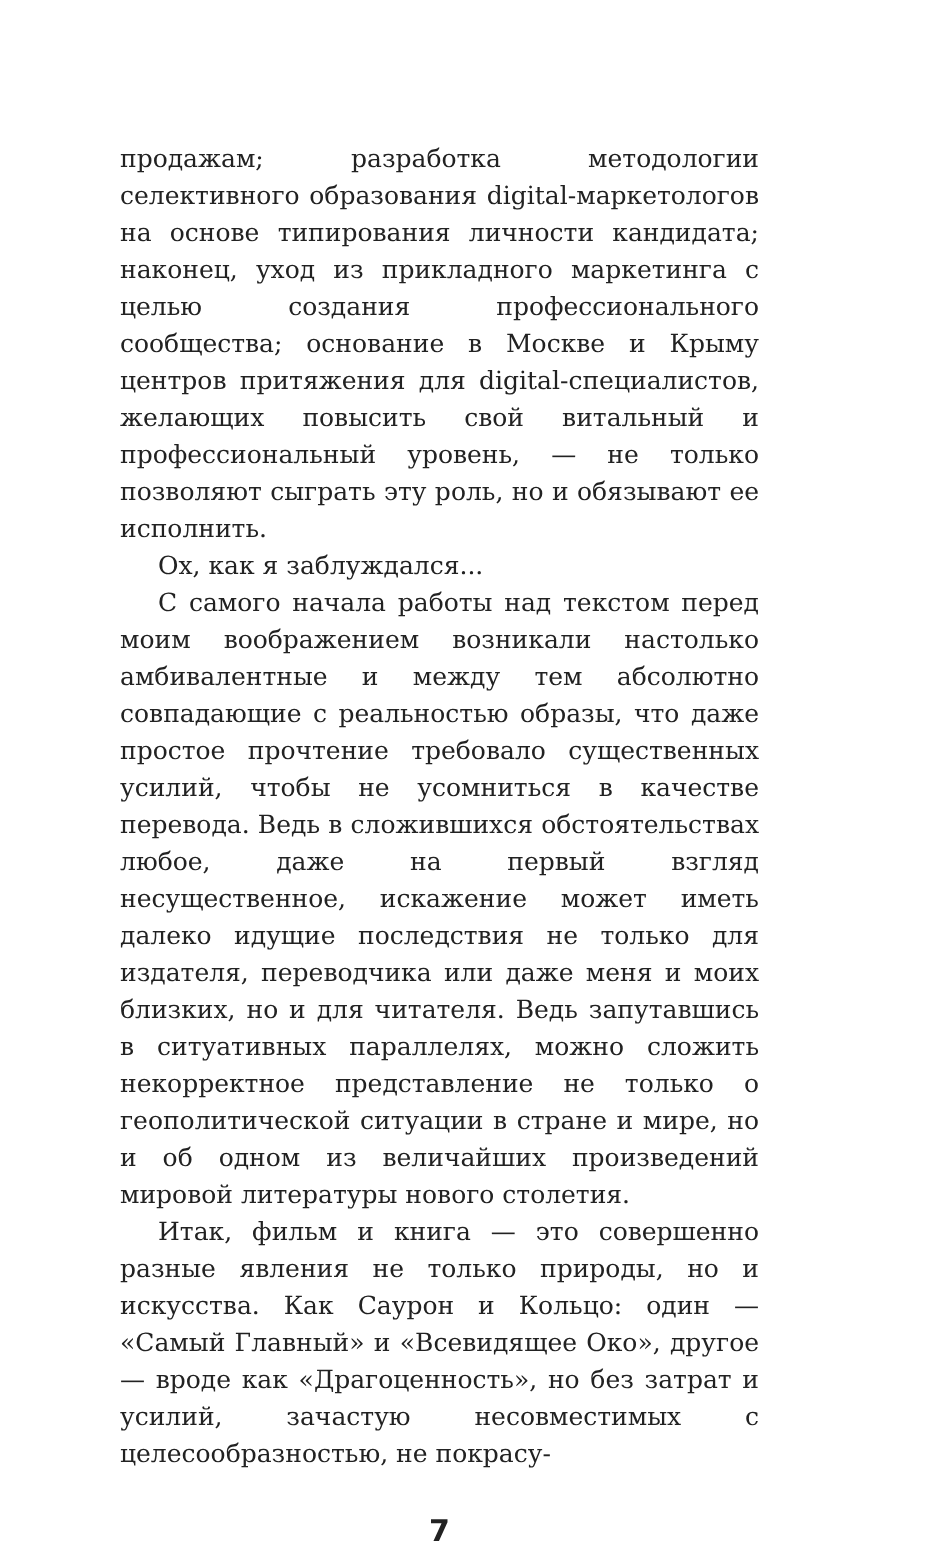продажам; разработка методологии селективного образования digital-маркетологов на основе типирования личности кандидата; наконец, уход из прикладного маркетинга с целью создания профессионального сообщества; основание в Москве и Крыму центров притяжения для digital-специалистов, желающих повысить свой витальный и профессиональный уровень, — не только позволяют сыграть эту роль, но и обязывают ее исполнить.
Ох, как я заблуждался...
С самого начала работы над текстом перед моим воображением возникали настолько амбивалентные и между тем абсолютно совпадающие с реальностью образы, что даже простое прочтение требовало существенных усилий, чтобы не усомниться в качестве перевода. Ведь в сложившихся обстоятельствах любое, даже на первый взгляд несущественное, искажение может иметь далеко идущие последствия не только для издателя, переводчика или даже меня и моих близких, но и для читателя. Ведь запутавшись в ситуативных параллелях, можно сложить некорректное представление не только о геополитической ситуации в стране и мире, но и об одном из величайших произведений мировой литературы нового столетия.
Итак, фильм и книга — это совершенно разные явления не только природы, но и искусства. Как Саурон и Кольцо: один — «Самый Главный» и «Всевидящее Око», другое — вроде как «Драгоценность», но без затрат и усилий, зачастую несовместимых с целесообразностью, не покрасу-
7